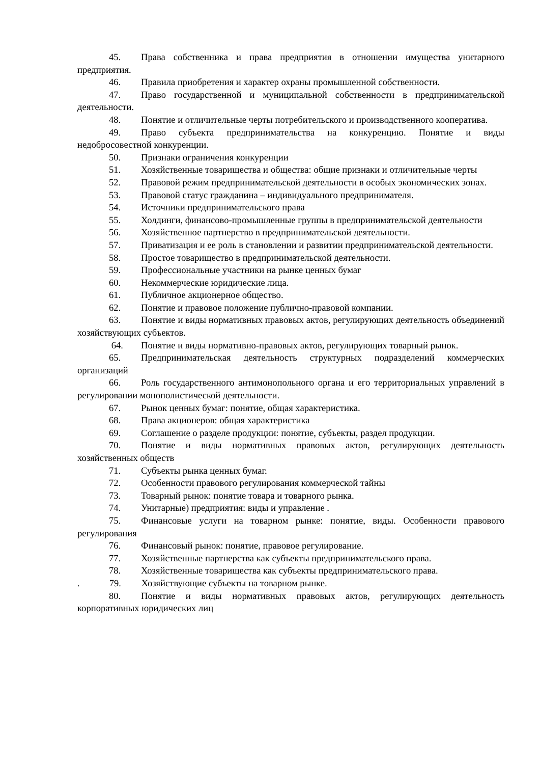45. Права собственника и права предприятия в отношении имущества унитарного предприятия.
46. Правила приобретения и характер охраны промышленной собственности.
47. Право государственной и муниципальной собственности в предпринимательской деятельности.
48. Понятие и отличительные черты потребительского и производственного кооператива.
49. Право субъекта предпринимательства на конкуренцию. Понятие и виды недобросовестной конкуренции.
50. Признаки ограничения конкуренции
51. Хозяйственные товарищества и общества: общие признаки и отличительные черты
52. Правовой режим предпринимательской деятельности в особых экономических зонах.
53. Правовой статус гражданина – индивидуального предпринимателя.
54. Источники предпринимательского права
55. Холдинги, финансово-промышленные группы в предпринимательской деятельности
56. Хозяйственное партнерство в предпринимательской деятельности.
57. Приватизация и ее роль в становлении и развитии предпринимательской деятельности.
58. Простое товарищество в предпринимательской деятельности.
59. Профессиональные участники на рынке ценных бумаг
60. Некоммерческие юридические лица.
61. Публичное акционерное общество.
62. Понятие и правовое положение публично-правовой компании.
63. Понятие и виды нормативных правовых актов, регулирующих деятельность объединений хозяйствующих субъектов.
64. Понятие и виды нормативно-правовых актов, регулирующих товарный рынок.
65. Предпринимательская деятельность структурных подразделений коммерческих организаций
66. Роль государственного антимонопольного органа и его территориальных управлений в регулировании монополистической деятельности.
67. Рынок ценных бумаг: понятие, общая характеристика.
68. Права акционеров: общая характеристика
69. Соглашение о разделе продукции: понятие, субъекты, раздел продукции.
70. Понятие и виды нормативных правовых актов, регулирующих деятельность хозяйственных обществ
71. Субъекты рынка ценных бумаг.
72. Особенности правового регулирования коммерческой тайны
73. Товарный рынок: понятие товара и товарного рынка.
74. Унитарные) предприятия: виды и управление .
75. Финансовые услуги на товарном рынке: понятие, виды. Особенности правового регулирования
76. Финансовый рынок: понятие, правовое регулирование.
77. Хозяйственные партнерства как субъекты предпринимательского права.
78. Хозяйственные товарищества как субъекты предпринимательского права.
. 79. Хозяйствующие субъекты на товарном рынке.
80. Понятие и виды нормативных правовых актов, регулирующих деятельность корпоративных юридических лиц